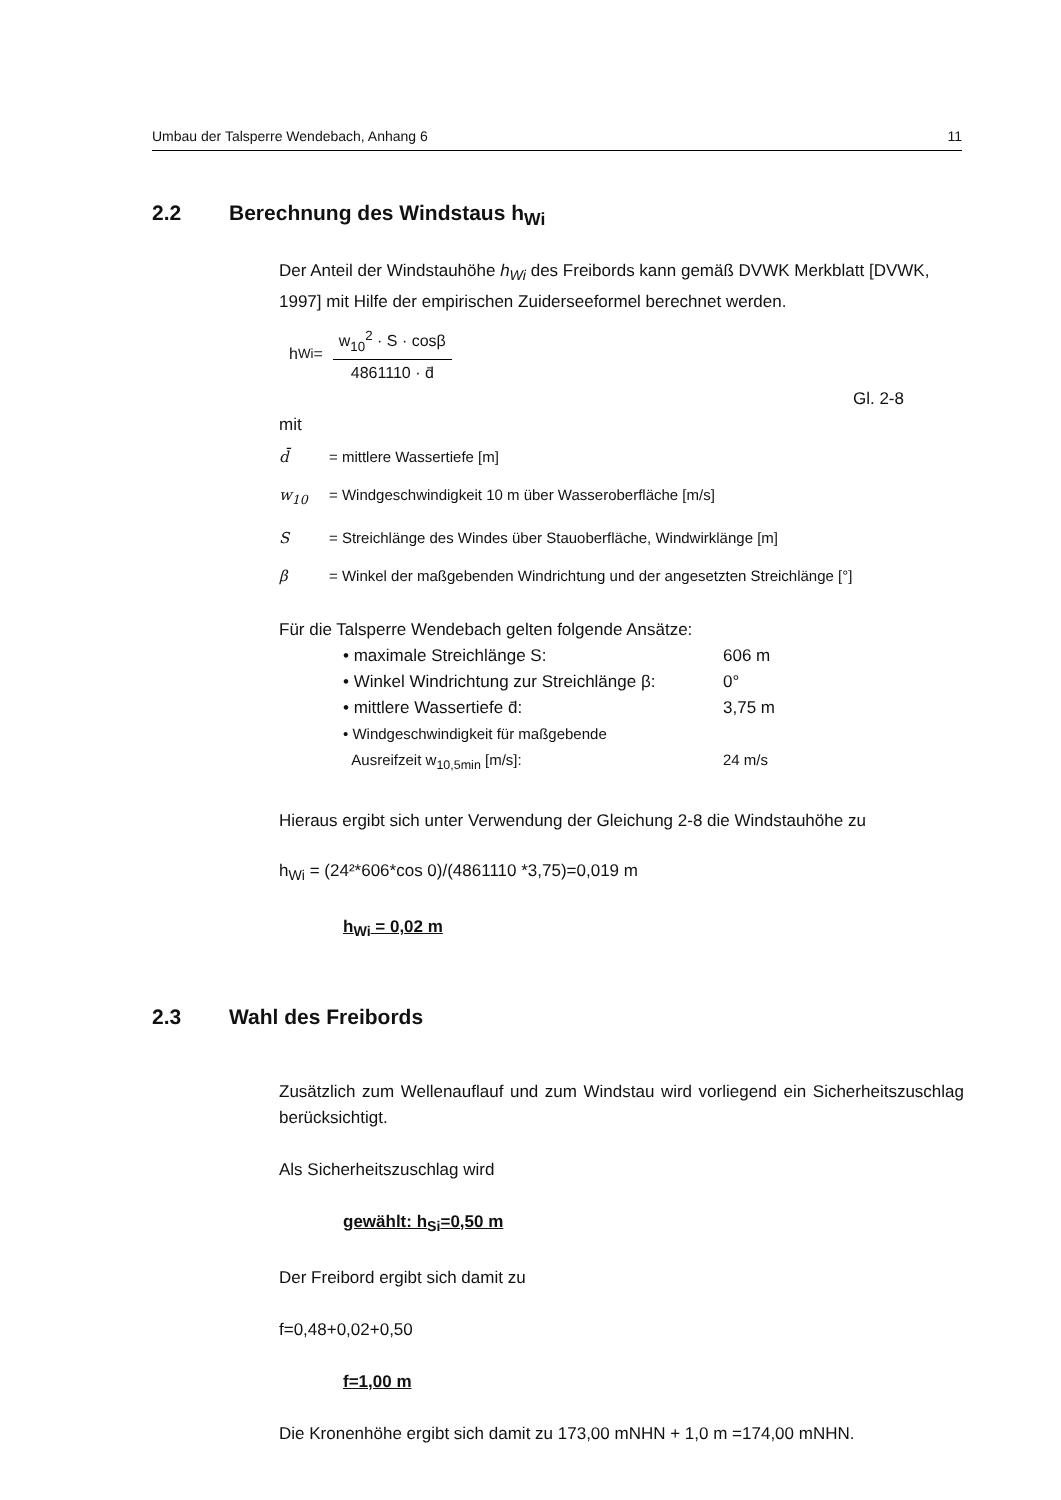Umbau der Talsperre Wendebach, Anhang 6 11
2.2 Berechnung des Windstaus h<sub>Wi</sub>
Der Anteil der Windstauhöhe h<sub>Wi</sub> des Freibords kann gemäß DVWK Merkblatt [DVWK, 1997] mit Hilfe der empirischen Zuiderseeformel berechnet werden.
h<sub>Wi</sub> = w<sub>10</sub><sup>2</sup> · S · cosβ 4861110 · d̄
Gl. 2-8
mit
d̄ = mittlere Wassertiefe [m]
w<sub>10</sub> = Windgeschwindigkeit 10 m über Wasseroberfläche [m/s]
S = Streichlänge des Windes über Stauoberfläche, Windwirklänge [m]
β = Winkel der maßgebenden Windrichtung und der angesetzten Streichlänge [°]
Für die Talsperre Wendebach gelten folgende Ansätze:
• maximale Streichlänge S: 606 m
• Winkel Windrichtung zur Streichlänge β: 0°
• mittlere Wassertiefe d̄: 3,75 m
• Windgeschwindigkeit für maßgebende
Ausreifzeit w<sub>10,5min</sub> [m/s]:
24 m/s
Hieraus ergibt sich unter Verwendung der Gleichung 2-8 die Windstauhöhe zu
h<sub>Wi</sub> = (24²*606*cos 0)/(4861110 *3,75)=0,019 m
h<sub>Wi</sub> = 0,02 m
2.3 Wahl des Freibords
Zusätzlich zum Wellenauflauf und zum Windstau wird vorliegend ein Sicherheitszuschlag berücksichtigt.
Als Sicherheitszuschlag wird
gewählt: h<sub>Si</sub>=0,50 m
Der Freibord ergibt sich damit zu
f=0,48+0,02+0,50
f=1,00 m
Die Kronenhöhe ergibt sich damit zu 173,00 mNHN + 1,0 m =174,00 mNHN.